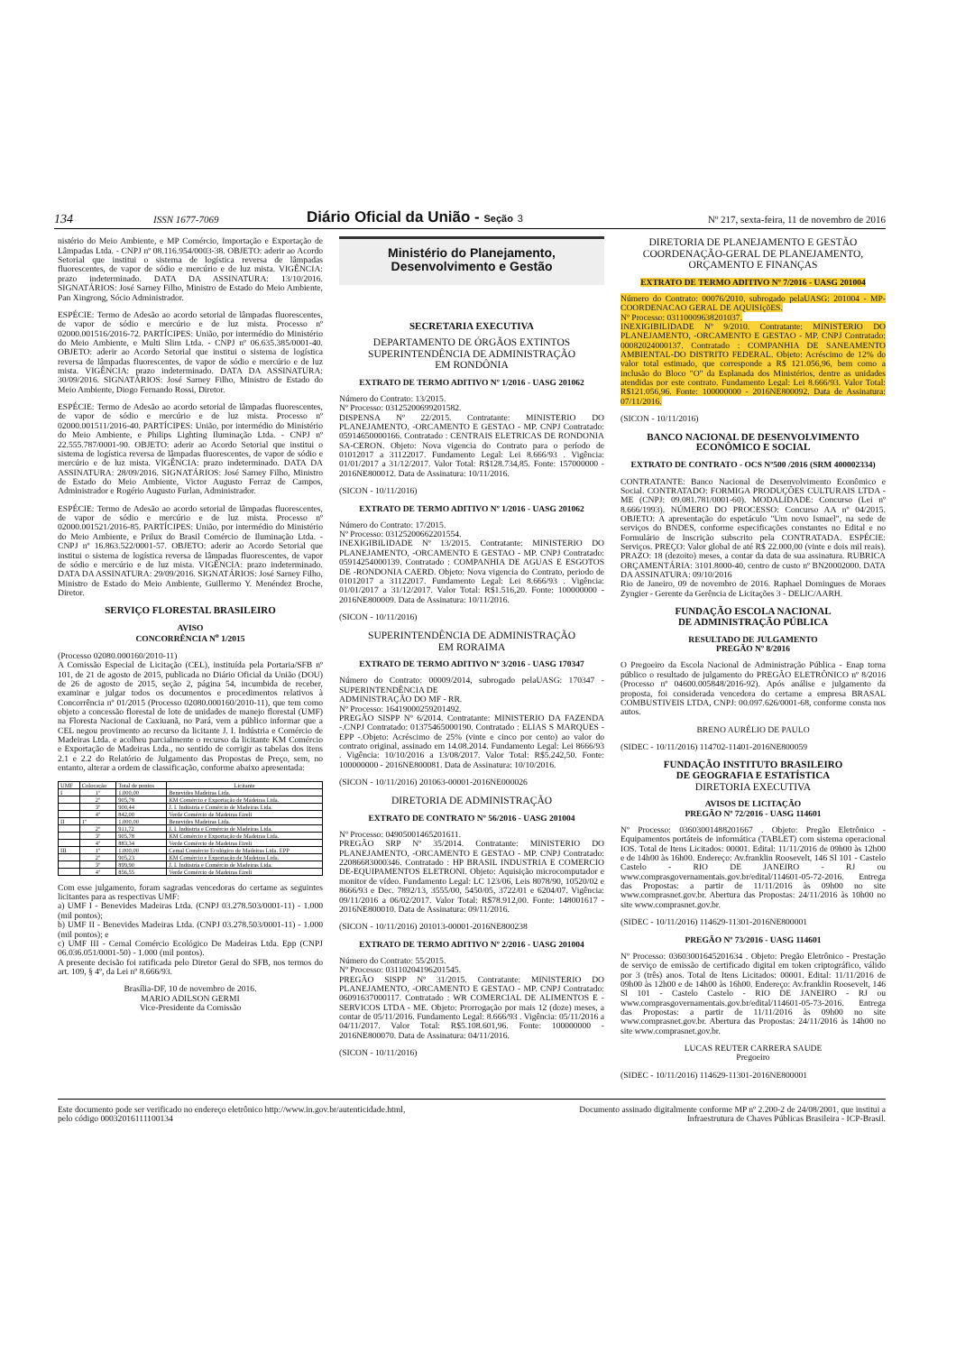134
ISSN 1677-7069
Diário Oficial da União - Seção 3
Nº 217, sexta-feira, 11 de novembro de 2016
nistério do Meio Ambiente, e MP Comércio, Importação e Exportação de Lâmpadas Ltda. - CNPJ nº 08.116.954/0003-38. OBJETO: aderir ao Acordo Setorial que institui o sistema de logística reversa de lâmpadas fluorescentes, de vapor de sódio e mercúrio e de luz mista. VIGÊNCIA: prazo indeterminado. DATA DA ASSINATURA: 13/10/2016. SIGNATÁRIOS: José Sarney Filho, Ministro de Estado do Meio Ambiente, Pan Xingrong, Sócio Administrador.
ESPÉCIE: Termo de Adesão ao acordo setorial de lâmpadas fluorescentes, de vapor de sódio e mercúrio e de luz mista. Processo nº 02000.001516/2016-72. PARTÍCIPES: União, por intermédio do Ministério do Meio Ambiente, e Multi Slim Ltda. - CNPJ nº 06.635.385/0001-40. OBJETO: aderir ao Acordo Setorial que institui o sistema de logística reversa de lâmpadas fluorescentes, de vapor de sódio e mercúrio e de luz mista. VIGÊNCIA: prazo indeterminado. DATA DA ASSINATURA: 30/09/2016. SIGNATÁRIOS: José Sarney Filho, Ministro de Estado do Meio Ambiente, Diogo Fernando Rossi, Diretor.
ESPÉCIE: Termo de Adesão ao acordo setorial de lâmpadas fluorescentes, de vapor de sódio e mercúrio e de luz mista. Processo nº 02000.001511/2016-40. PARTÍCIPES: União, por intermédio do Ministério do Meio Ambiente, e Philips Lighting Iluminação Ltda. - CNPJ nº 22.555.787/0001-90. OBJETO: aderir ao Acordo Setorial que institui o sistema de logística reversa de lâmpadas fluorescentes, de vapor de sódio e mercúrio e de luz mista. VIGÊNCIA: prazo indeterminado. DATA DA ASSINATURA: 28/09/2016. SIGNATÁRIOS: José Sarney Filho, Ministro de Estado do Meio Ambiente, Victor Augusto Ferraz de Campos, Administrador e Rogério Augusto Furlan, Administrador.
ESPÉCIE: Termo de Adesão ao acordo setorial de lâmpadas fluorescentes, de vapor de sódio e mercúrio e de luz mista. Processo nº 02000.001521/2016-85. PARTÍCIPES: União, por intermédio do Ministério do Meio Ambiente, e Prilux do Brasil Comércio de Iluminação Ltda. - CNPJ nº 16.863.522/0001-57. OBJETO: aderir ao Acordo Setorial que institui o sistema de logística reversa de lâmpadas fluorescentes, de vapor de sódio e mercúrio e de luz mista. VIGÊNCIA: prazo indeterminado. DATA DA ASSINATURA: 29/09/2016. SIGNATÁRIOS: José Sarney Filho, Ministro de Estado do Meio Ambiente, Guillermo Y. Menéndez Broche, Diretor.
SERVIÇO FLORESTAL BRASILEIRO
AVISO
CONCORRÊNCIA N<sup>o</sup> 1/2015
(Processo 02080.000160/2010-11)
A Comissão Especial de Licitação (CEL), instituída pela Portaria/SFB nº 101, de 21 de agosto de 2015, publicada no Diário Oficial da União (DOU) de 26 de agosto de 2015, seção 2, página 54, incumbida de receber, examinar e julgar todos os documentos e procedimentos relativos à Concorrência nº 01/2015 (Processo 02080.000160/2010-11), que tem como objeto a concessão florestal de lote de unidades de manejo florestal (UMF) na Floresta Nacional de Caxiuanã, no Pará, vem a público informar que a CEL negou provimento ao recurso da licitante J. I. Indústria e Comércio de Madeiras Ltda. e acolheu parcialmente o recurso da licitante KM Comércio e Exportação de Madeiras Ltda., no sentido de corrigir as tabelas dos itens 2.1 e 2.2 do Relatório de Julgamento das Propostas de Preço, sem, no entanto, alterar a ordem de classificação, conforme abaixo apresentada:
| UMF | Colocação | Total de pontos | Licitante |
| --- | --- | --- | --- |
| I | 1º | 1.000,00 | Benevides Madeiras Ltda. |
| | 2º | 905,78 | KM Comércio e Exportação de Madeiras Ltda. |
| | 3º | 900,44 | J. I. Indústria e Comércio de Madeiras Ltda. |
| | 4º | 842,00 | Verde Comércio de Madeiras Eireli |
| II | 1º | 1.000,00 | Benevides Madeiras Ltda. |
| | 2º | 911,72 | J. I. Indústria e Comércio de Madeiras Ltda. |
| | 3º | 905,78 | KM Comércio e Exportação de Madeiras Ltda. |
| | 4º | 883,34 | Verde Comércio de Madeiras Eireli |
| III | 1º | 1.000,00 | Cemal Comércio Ecológico de Madeiras Ltda. EPP |
| | 2º | 905,23 | KM Comércio e Exportação de Madeiras Ltda. |
| | 3º | 899,90 | J. I. Indústria e Comércio de Madeiras Ltda. |
| | 4º | 856,55 | Verde Comércio de Madeiras Eireli |
Com esse julgamento, foram sagradas vencedoras do certame as seguintes licitantes para as respectivas UMF:
a) UMF I - Benevides Madeiras Ltda. (CNPJ 03.278.503/0001-11) - 1.000 (mil pontos);
b) UMF II - Benevides Madeiras Ltda. (CNPJ 03.278.503/0001-11) - 1.000 (mil pontos); e
c) UMF III - Cemal Comércio Ecológico De Madeiras Ltda. Epp (CNPJ 06.036.051/0001-50) - 1.000 (mil pontos).
A presente decisão foi ratificada pelo Diretor Geral do SFB, nos termos do art. 109, § 4º, da Lei nº 8.666/93.
Brasília-DF, 10 de novembro de 2016.
MARIO ADILSON GERMI
Vice-Presidente da Comissão
Ministério do Planejamento,
Desenvolvimento e Gestão
SECRETARIA EXECUTIVA
DEPARTAMENTO DE ÓRGÃOS EXTINTOS
SUPERINTENDÊNCIA DE ADMINISTRAÇÃO
EM RONDÔNIA
EXTRATO DE TERMO ADITIVO Nº 1/2016 - UASG 201062
Número do Contrato: 13/2015.
Nº Processo: 03125200699201582.
DISPENSA Nº 22/2015. Contratante: MINISTERIO DO PLANEJAMENTO, -ORCAMENTO E GESTAO - MP. CNPJ Contratado: 05914650000166. Contratado : CENTRAIS ELETRICAS DE RONDONIA SA-CERON. Objeto: Nova vigencia do Contrato para o período de 01012017 a 31122017. Fundamento Legal: Lei 8.666/93 . Vigência: 01/01/2017 a 31/12/2017. Valor Total: R$128.734,85. Fonte: 157000000 - 2016NE800012. Data de Assinatura: 10/11/2016.
(SICON - 10/11/2016)
EXTRATO DE TERMO ADITIVO Nº 1/2016 - UASG 201062
Número do Contrato: 17/2015.
Nº Processo: 03125200662201554.
INEXIGIBILIDADE Nº 13/2015. Contratante: MINISTERIO DO PLANEJAMENTO, -ORCAMENTO E GESTAO - MP. CNPJ Contratado: 05914254000139. Contratado : COMPANHIA DE AGUAS E ESGOTOS DE -RONDONIA CAERD. Objeto: Nova vigencia do Contrato, periodo de 01012017 a 31122017. Fundamento Legal: Lei 8.666/93 . Vigência: 01/01/2017 a 31/12/2017. Valor Total: R$1.516,20. Fonte: 100000000 - 2016NE800009. Data de Assinatura: 10/11/2016.
(SICON - 10/11/2016)
SUPERINTENDÊNCIA DE ADMINISTRAÇÃO
EM RORAIMA
EXTRATO DE TERMO ADITIVO Nº 3/2016 - UASG 170347
Número do Contrato: 00009/2014, subrogado pelaUASG: 170347 - SUPERINTENDÊNCIA DE
ADMINISTRAÇÃO DO MF - RR.
Nº Processo: 16419000259201492.
PREGÃO SISPP Nº 6/2014. Contratante: MINISTERIO DA FAZENDA -.CNPJ Contratado: 01375465000190. Contratado : ELIAS S MARQUES - EPP -.Objeto: Acréscimo de 25% (vinte e cinco por cento) ao valor do contrato original, assinado em 14.08.2014. Fundamento Legal: Lei 8666/93 . Vigência: 10/10/2016 a 13/08/2017. Valor Total: R$5.242,50. Fonte: 100000000 - 2016NE800081. Data de Assinatura: 10/10/2016.
(SICON - 10/11/2016) 201063-00001-2016NE000026
DIRETORIA DE ADMINISTRAÇÃO
EXTRATO DE CONTRATO Nº 56/2016 - UASG 201004
Nº Processo: 04905001465201611.
PREGÃO SRP Nº 35/2014. Contratante: MINISTERIO DO PLANEJAMENTO, -ORCAMENTO E GESTAO - MP. CNPJ Contratado: 22086683000346. Contratado : HP BRASIL INDUSTRIA E COMERCIO DE-EQUIPAMENTOS ELETRONI. Objeto: Aquisição microcomputador e monitor de vídeo. Fundamento Legal: LC 123/06, Leis 8078/90, 10520/02 e 8666/93 e Dec. 7892/13, 3555/00, 5450/05, 3722/01 e 6204/07. Vigência: 09/11/2016 a 06/02/2017. Valor Total: R$78.912,00. Fonte: 148001617 - 2016NE800010. Data de Assinatura: 09/11/2016.
(SICON - 10/11/2016) 201013-00001-2016NE800238
EXTRATO DE TERMO ADITIVO Nº 2/2016 - UASG 201004
Número do Contrato: 55/2015.
Nº Processo: 03110204196201545.
PREGÃO SISPP Nº 31/2015. Contratante: MINISTERIO DO PLANEJAMENTO, -ORCAMENTO E GESTAO - MP. CNPJ Contratado: 06091637000117. Contratado : WR COMERCIAL DE ALIMENTOS E -SERVICOS LTDA - ME. Objeto: Prorrogação por mais 12 (doze) meses, a contar de 05/11/2016. Fundamento Legal: 8.666/93 . Vigência: 05/11/2016 a 04/11/2017. Valor Total: R$5.108.601,96. Fonte: 100000000 - 2016NE800070. Data de Assinatura: 04/11/2016.
(SICON - 10/11/2016)
DIRETORIA DE PLANEJAMENTO E GESTÃO
COORDENAÇÃO-GERAL DE PLANEJAMENTO,
ORÇAMENTO E FINANÇAS
EXTRATO DE TERMO ADITIVO Nº 7/2016 - UASG 201004
Número do Contrato: 00076/2010, subrogado pelaUASG: 201004 - MP-COORDENACAO GERAL DE AQUISIçõES.
Nº Processo: 03110009638201037.
INEXIGIBILIDADE Nº 9/2010. Contratante: MINISTERIO DO PLANEJAMENTO, -ORCAMENTO E GESTAO - MP. CNPJ Contratado: 00082024000137. Contratado : COMPANHIA DE SANEAMENTO AMBIENTAL-DO DISTRITO FEDERAL. Objeto: Acréscimo de 12% do valor total estimado, que corresponde a R$ 121.056,96, bem como a inclusão do Bloco "O" da Esplanada dos Ministérios, dentre as unidades atendidas por este contrato. Fundamento Legal: Lei 8.666/93. Valor Total: R$121.056,96. Fonte: 100000000 - 2016NE800092. Data de Assinatura: 07/11/2016.
(SICON - 10/11/2016)
BANCO NACIONAL DE DESENVOLVIMENTO
ECONÔMICO E SOCIAL
EXTRATO DE CONTRATO - OCS Nº500 /2016 (SRM 400002334)
CONTRATANTE: Banco Nacional de Desenvolvimento Econômico e Social. CONTRATADO: FORMIGA PRODUÇÕES CULTURAIS LTDA - ME (CNPJ: 09.081.781/0001-60). MODALIDADE: Concurso (Lei nº 8.666/1993). NÚMERO DO PROCESSO: Concurso AA nº 04/2015. OBJETO: A apresentação do espetáculo "Um novo Ismael", na sede de serviços do BNDES, conforme especificações constantes no Edital e no Formulário de Inscrição subscrito pela CONTRATADA. ESPÉCIE: Serviços. PREÇO: Valor global de até R$ 22.000,00 (vinte e dois mil reais). PRAZO: 18 (dezoito) meses, a contar da data de sua assinatura. RUBRICA ORÇAMENTÁRIA: 3101.8000-40, centro de custo nº BN20002000. DATA DA ASSINATURA: 09/10/2016
Rio de Janeiro, 09 de novembro de 2016. Raphael Domingues de Moraes Zyngier - Gerente da Gerência de Licitações 3 - DELIC/AARH.
FUNDAÇÃO ESCOLA NACIONAL
DE ADMINISTRAÇÃO PÚBLICA
RESULTADO DE JULGAMENTO
PREGÃO Nº 8/2016
O Pregoeiro da Escola Nacional de Administração Pública - Enap torna público o resultado de julgamento do PREGÃO ELETRÔNICO nº 8/2016 (Processo nº 04600.005848/2016-92). Após análise e julgamento da proposta, foi considerada vencedora do certame a empresa BRASAL COMBUSTIVEIS LTDA, CNPJ: 00.097.626/0001-68, conforme consta nos autos.
BRENO AURÉLIO DE PAULO
(SIDEC - 10/11/2016) 114702-11401-2016NE800059
FUNDAÇÃO INSTITUTO BRASILEIRO
DE GEOGRAFIA E ESTATÍSTICA
DIRETORIA EXECUTIVA
AVISOS DE LICITAÇÃO
PREGÃO Nº 72/2016 - UASG 114601
Nº Processo: 03603001488201667 . Objeto: Pregão Eletrônico - Equipamentos portáteis de informática (TABLET) com sistema operacional IOS. Total de Itens Licitados: 00001. Edital: 11/11/2016 de 09h00 às 12h00 e de 14h00 às 16h00. Endereço: Av.franklin Roosevelt, 146 Sl 101 - Castelo Castelo - RIO DE JANEIRO - RJ ou www.comprasgovernamentais.gov.br/edital/114601-05-72-2016. Entrega das Propostas: a partir de 11/11/2016 às 09h00 no site www.comprasnet.gov.br. Abertura das Propostas: 24/11/2016 às 10h00 no site www.comprasnet.gov.br.
(SIDEC - 10/11/2016) 114629-11301-2016NE800001
PREGÃO Nº 73/2016 - UASG 114601
Nº Processo: 03603001645201634 . Objeto: Pregão Eletrônico - Prestação de serviço de emissão de certificado digital em token criptográfico, válido por 3 (três) anos. Total de Itens Licitados: 00001. Edital: 11/11/2016 de 09h00 às 12h00 e de 14h00 às 16h00. Endereço: Av.franklin Roosevelt, 146 Sl 101 - Castelo Castelo - RIO DE JANEIRO - RJ ou www.comprasgovernamentais.gov.br/edital/114601-05-73-2016. Entrega das Propostas: a partir de 11/11/2016 às 09h00 no site www.comprasnet.gov.br. Abertura das Propostas: 24/11/2016 às 14h00 no site www.comprasnet.gov.br.
LUCAS REUTER CARRERA SAUDE
Pregoeiro
(SIDEC - 10/11/2016) 114629-11301-2016NE800001
Este documento pode ser verificado no endereço eletrônico http://www.in.gov.br/autenticidade.html,
pelo código 00032016111100134
Documento assinado digitalmente conforme MP nº 2.200-2 de 24/08/2001, que institui a
Infraestrutura de Chaves Públicas Brasileira - ICP-Brasil.